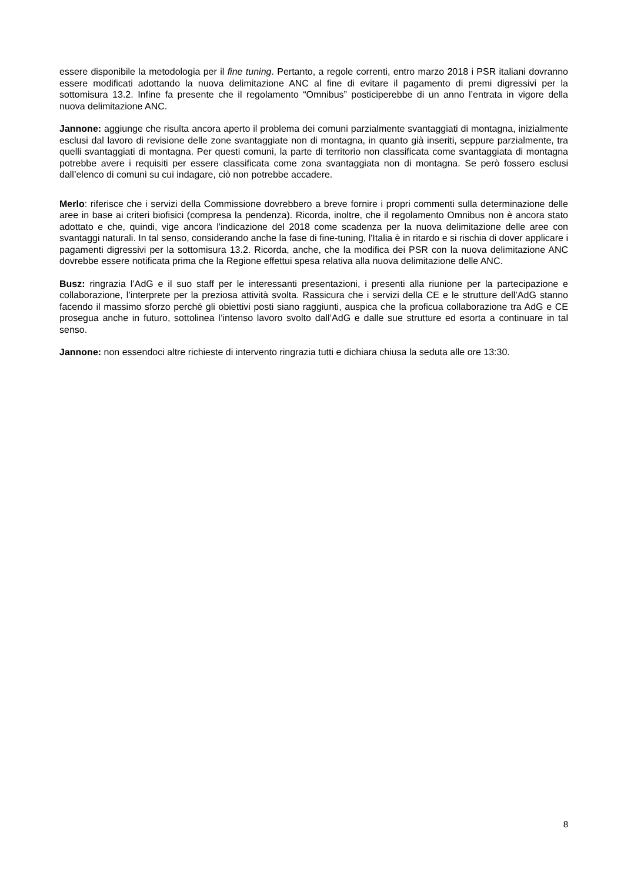essere disponibile la metodologia per il fine tuning. Pertanto, a regole correnti, entro marzo 2018 i PSR italiani dovranno essere modificati adottando la nuova delimitazione ANC al fine di evitare il pagamento di premi digressivi per la sottomisura 13.2. Infine fa presente che il regolamento “Omnibus” posticiperebbe di un anno l’entrata in vigore della nuova delimitazione ANC.
Jannone: aggiunge che risulta ancora aperto il problema dei comuni parzialmente svantaggiati di montagna, inizialmente esclusi dal lavoro di revisione delle zone svantaggiate non di montagna, in quanto già inseriti, seppure parzialmente, tra quelli svantaggiati di montagna. Per questi comuni, la parte di territorio non classificata come svantaggiata di montagna potrebbe avere i requisiti per essere classificata come zona svantaggiata non di montagna. Se però fossero esclusi dall’elenco di comuni su cui indagare, ciò non potrebbe accadere.
Merlo: riferisce che i servizi della Commissione dovrebbero a breve fornire i propri commenti sulla determinazione delle aree in base ai criteri biofisici (compresa la pendenza). Ricorda, inoltre, che il regolamento Omnibus non è ancora stato adottato e che, quindi, vige ancora l'indicazione del 2018 come scadenza per la nuova delimitazione delle aree con svantaggi naturali. In tal senso, considerando anche la fase di fine-tuning, l'Italia è in ritardo e si rischia di dover applicare i pagamenti digressivi per la sottomisura 13.2. Ricorda, anche, che la modifica dei PSR con la nuova delimitazione ANC dovrebbe essere notificata prima che la Regione effettui spesa relativa alla nuova delimitazione delle ANC.
Busz: ringrazia l’AdG e il suo staff per le interessanti presentazioni, i presenti alla riunione per la partecipazione e collaborazione, l’interprete per la preziosa attività svolta. Rassicura che i servizi della CE e le strutture dell’AdG stanno facendo il massimo sforzo perché gli obiettivi posti siano raggiunti, auspica che la proficua collaborazione tra AdG e CE prosegua anche in futuro, sottolinea l’intenso lavoro svolto dall’AdG e dalle sue strutture ed esorta a continuare in tal senso.
Jannone: non essendoci altre richieste di intervento ringrazia tutti e dichiara chiusa la seduta alle ore 13:30.
8